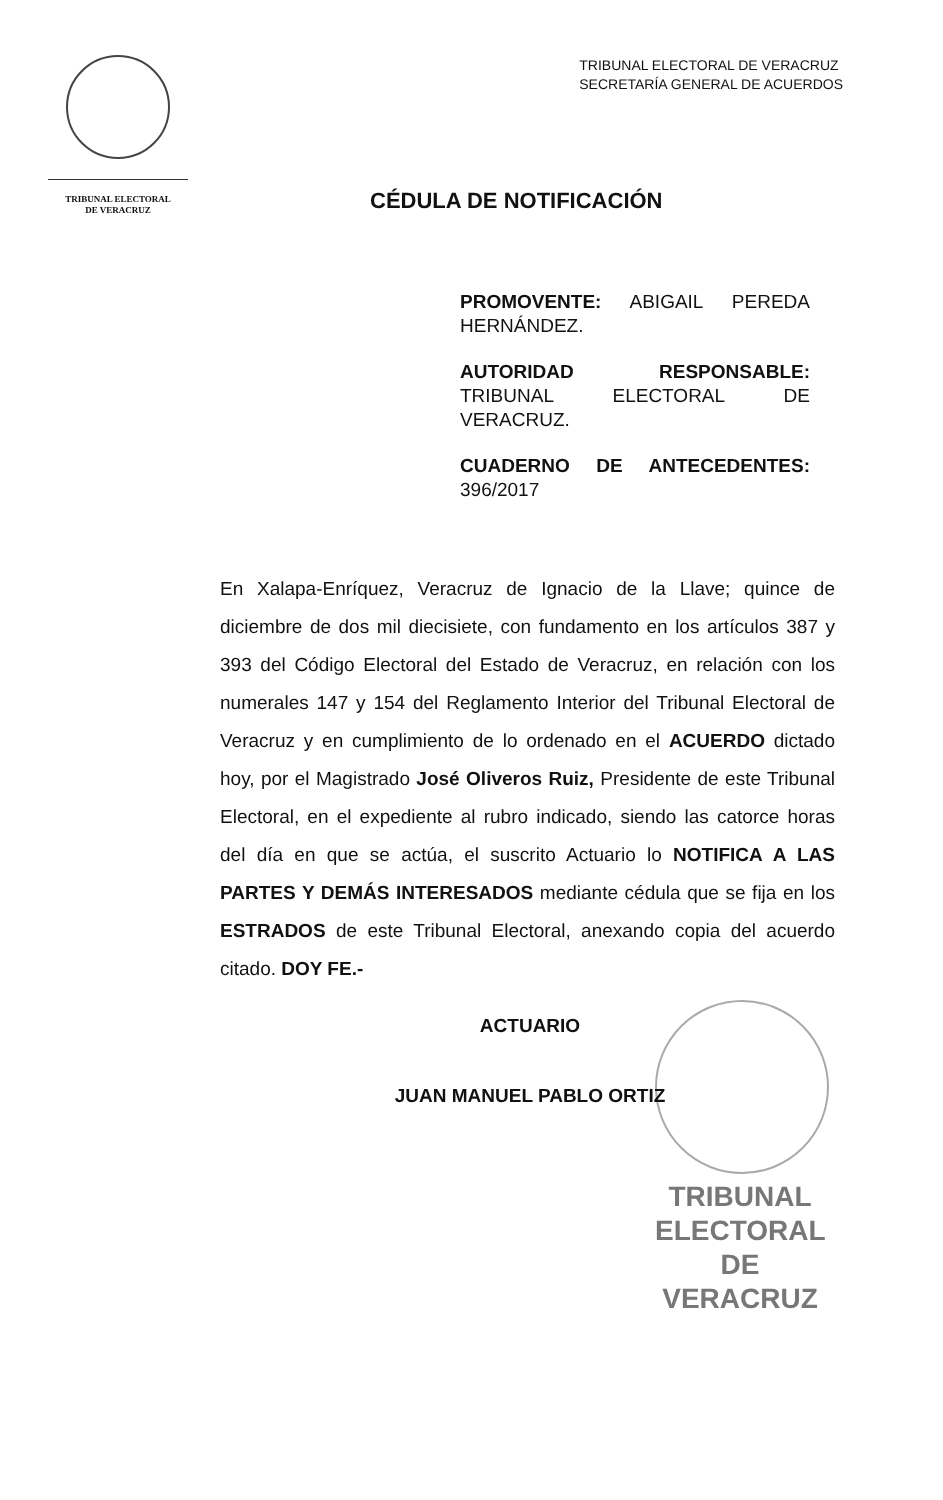TRIBUNAL ELECTORAL
DE VERACRUZ
TRIBUNAL ELECTORAL DE VERACRUZ
SECRETARÍA GENERAL DE ACUERDOS
CÉDULA DE NOTIFICACIÓN
PROMOVENTE: ABIGAIL PEREDA HERNÁNDEZ.
AUTORIDAD RESPONSABLE: TRIBUNAL ELECTORAL DE VERACRUZ.
CUADERNO DE ANTECEDENTES: 396/2017
En Xalapa-Enríquez, Veracruz de Ignacio de la Llave; quince de diciembre de dos mil diecisiete, con fundamento en los artículos 387 y 393 del Código Electoral del Estado de Veracruz, en relación con los numerales 147 y 154 del Reglamento Interior del Tribunal Electoral de Veracruz y en cumplimiento de lo ordenado en el ACUERDO dictado hoy, por el Magistrado José Oliveros Ruiz, Presidente de este Tribunal Electoral, en el expediente al rubro indicado, siendo las catorce horas del día en que se actúa, el suscrito Actuario lo NOTIFICA A LAS PARTES Y DEMÁS INTERESADOS mediante cédula que se fija en los ESTRADOS de este Tribunal Electoral, anexando copia del acuerdo citado. DOY FE.-
ACTUARIO
JUAN MANUEL PABLO ORTIZ
TRIBUNAL
ELECTORAL
DE VERACRUZ